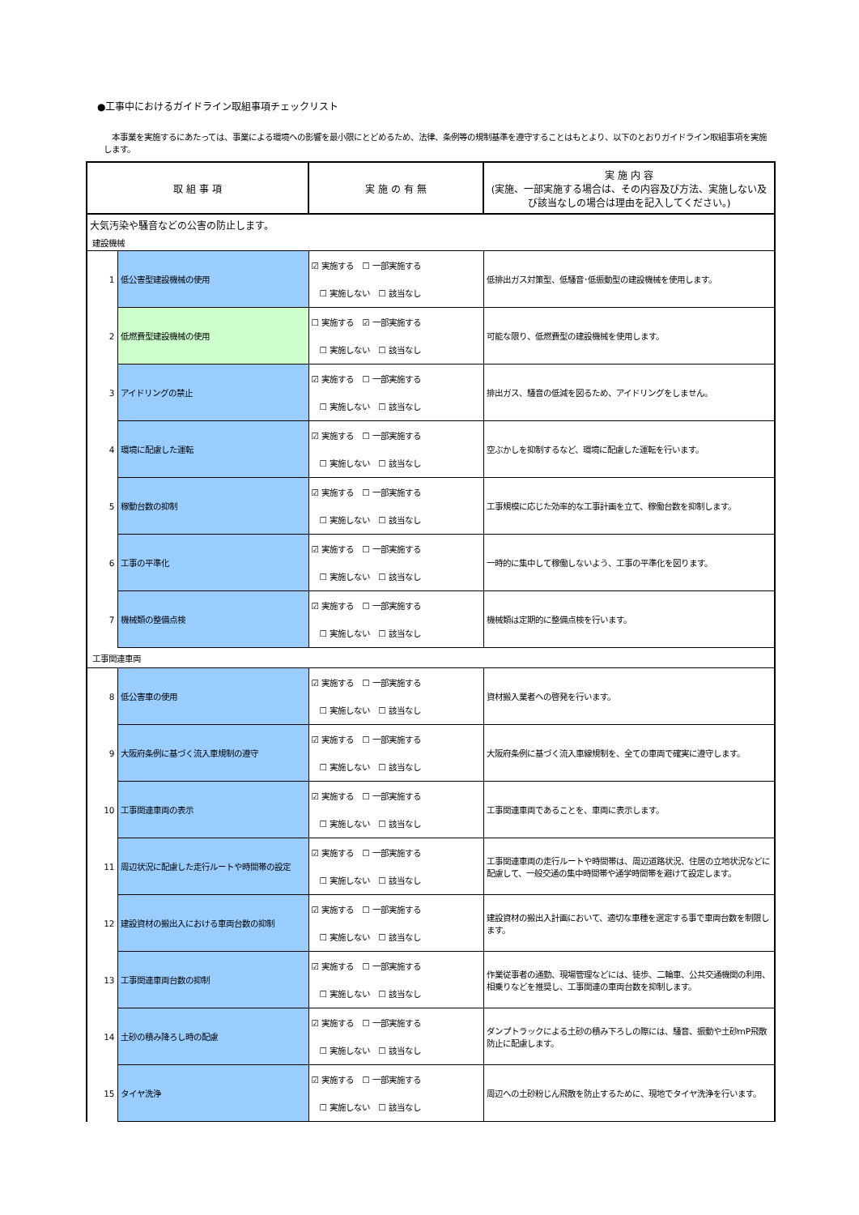●工事中におけるガイドライン取組事項チェックリスト
本事業を実施するにあたっては、事業による環境への影響を最小限にとどめるため、法律、条例等の規制基準を遵守することはもとより、以下のとおりガイドライン取組事項を実施します。
| 取 組 事 項 | | 実 施 の 有 無 | 実 施 内 容 (実施、一部実施する場合は、その内容及び方法、実施しない及び該当なしの場合は理由を記入してください。) |
| --- | --- | --- | --- |
| 大気汚染や騒音などの公害の防止します。 | | | |
| 建設機械 | | | |
| 1 | 低公害型建設機械の使用 | ☑ 実施する ☐ 一部実施する ☐ 実施しない ☐ 該当なし | 低排出ガス対策型、低騒音･低振動型の建設機械を使用します。 |
| 2 | 低燃費型建設機械の使用 | ☐ 実施する ☑ 一部実施する ☐ 実施しない ☐ 該当なし | 可能な限り、低燃費型の建設機械を使用します。 |
| 3 | アイドリングの禁止 | ☑ 実施する ☐ 一部実施する ☐ 実施しない ☐ 該当なし | 排出ガス、騒音の低減を図るため、アイドリングをしません。 |
| 4 | 環境に配慮した運転 | ☑ 実施する ☐ 一部実施する ☐ 実施しない ☐ 該当なし | 空ぶかしを抑制するなど、環境に配慮した運転を行います。 |
| 5 | 稼動台数の抑制 | ☑ 実施する ☐ 一部実施する ☐ 実施しない ☐ 該当なし | 工事規模に応じた効率的な工事計画を立て、稼働台数を抑制します。 |
| 6 | 工事の平準化 | ☑ 実施する ☐ 一部実施する ☐ 実施しない ☐ 該当なし | 一時的に集中して稼働しないよう、工事の平準化を図ります。 |
| 7 | 機械類の整備点検 | ☑ 実施する ☐ 一部実施する ☐ 実施しない ☐ 該当なし | 機械類は定期的に整備点検を行います。 |
| 工事関連車両 | | | |
| 8 | 低公害車の使用 | ☑ 実施する ☐ 一部実施する ☐ 実施しない ☐ 該当なし | 資材搬入業者への啓発を行います。 |
| 9 | 大阪府条例に基づく流入車規制の遵守 | ☑ 実施する ☐ 一部実施する ☐ 実施しない ☐ 該当なし | 大阪府条例に基づく流入車線規制を、全ての車両で確実に遵守します。 |
| 10 | 工事関連車両の表示 | ☑ 実施する ☐ 一部実施する ☐ 実施しない ☐ 該当なし | 工事関連車両であることを、車両に表示します。 |
| 11 | 周辺状況に配慮した走行ルートや時間帯の設定 | ☑ 実施する ☐ 一部実施する ☐ 実施しない ☐ 該当なし | 工事関連車両の走行ルートや時間帯は、周辺道路状況、住居の立地状況などに配慮して、一般交通の集中時間帯や通学時間帯を避けて設定します。 |
| 12 | 建設資材の搬出入における車両台数の抑制 | ☑ 実施する ☐ 一部実施する ☐ 実施しない ☐ 該当なし | 建設資材の搬出入計画において、適切な車種を選定する事で車両台数を制限します。 |
| 13 | 工事関連車両台数の抑制 | ☑ 実施する ☐ 一部実施する ☐ 実施しない ☐ 該当なし | 作業従事者の通勤、現場管理などには、徒歩、二輪車、公共交通機関の利用、相乗りなどを推奨し、工事関連の車両台数を抑制します。 |
| 14 | 土砂の積み降ろし時の配慮 | ☑ 実施する ☐ 一部実施する ☐ 実施しない ☐ 該当なし | ダンプトラックによる土砂の積み下ろしの際には、騒音、振動や土砂mP飛散防止に配慮します。 |
| 15 | タイヤ洗浄 | ☑ 実施する ☐ 一部実施する ☐ 実施しない ☐ 該当なし | 周辺への土砂粉じん飛散を防止するために、現地でタイヤ洗浄を行います。 |